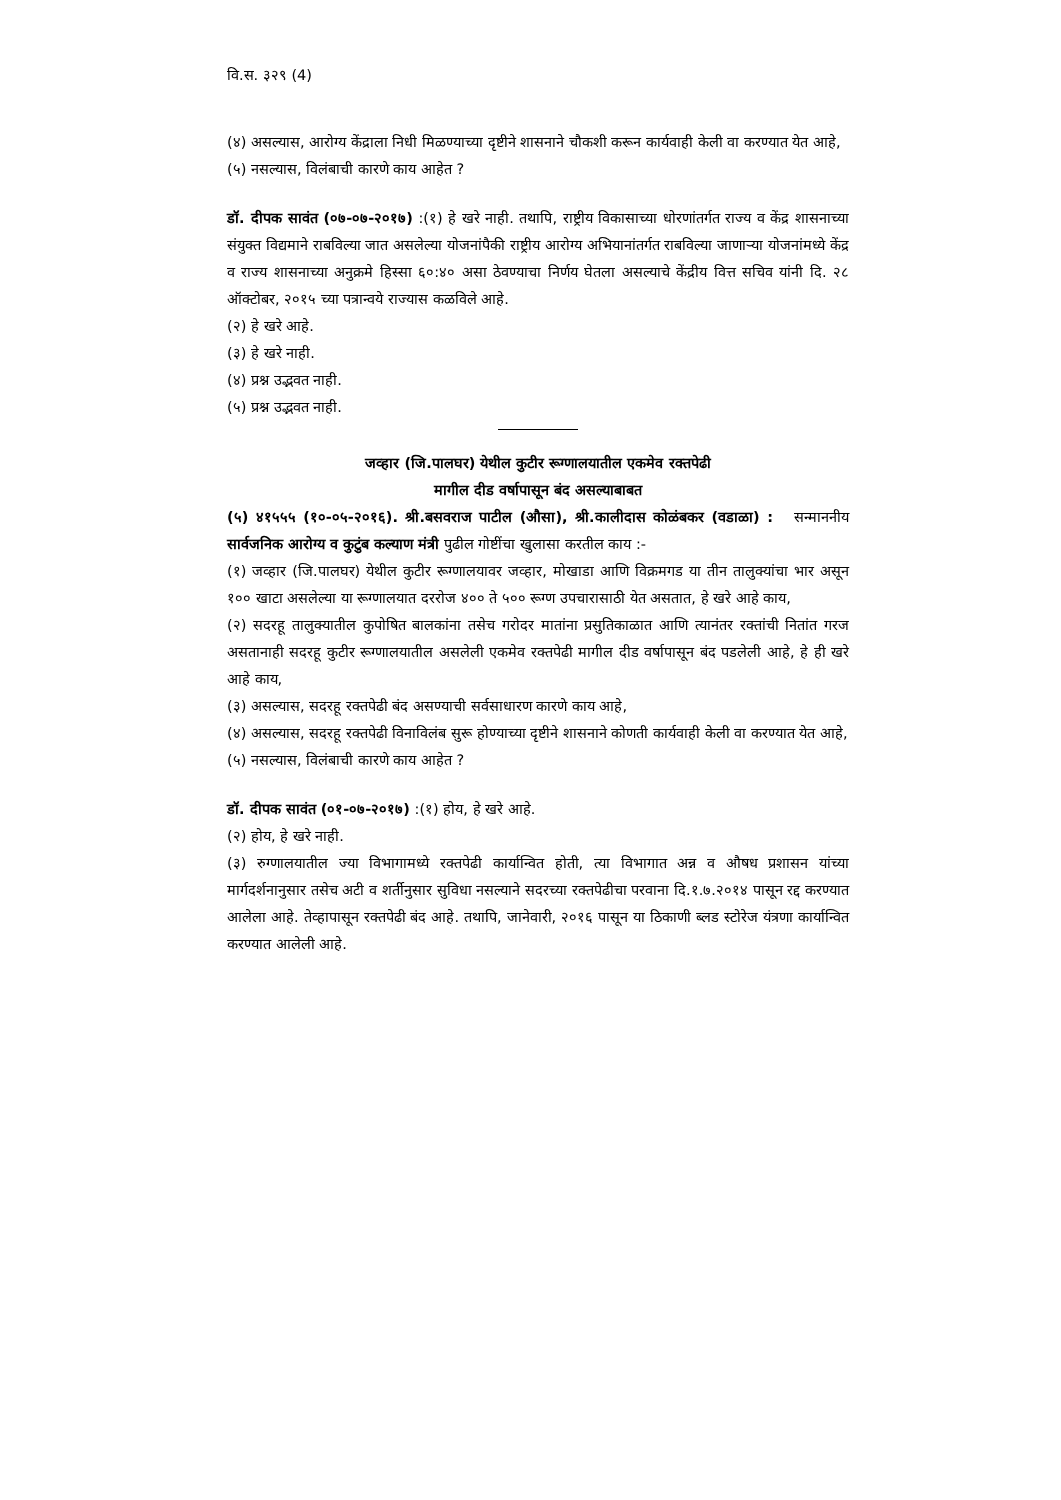वि.स. ३२९ (4)
(४) असल्यास, आरोग्य केंद्राला निधी मिळण्याच्या दृष्टीने शासनाने चौकशी करून कार्यवाही केली वा करण्यात येत आहे,
(५) नसल्यास, विलंबाची कारणे काय आहेत ?
डॉ. दीपक सावंत (०७-०७-२०१७) :(१) हे खरे नाही. तथापि, राष्ट्रीय विकासाच्या धोरणांतर्गत राज्य व केंद्र शासनाच्या संयुक्त विद्यमाने राबविल्या जात असलेल्या योजनांपैकी राष्ट्रीय आरोग्य अभियानांतर्गत राबविल्या जाणाऱ्या योजनांमध्ये केंद्र व राज्य शासनाच्या अनुक्रमे हिस्सा ६०:४० असा ठेवण्याचा निर्णय घेतला असल्याचे केंद्रीय वित्त सचिव यांनी दि. २८ ऑक्टोबर, २०१५ च्या पत्रान्वये राज्यास कळविले आहे.
(२) हे खरे आहे.
(३) हे खरे नाही.
(४) प्रश्न उद्भवत नाही.
(५) प्रश्न उद्भवत नाही.
जव्हार (जि.पालघर) येथील कुटीर रूग्णालयातील एकमेव रक्तपेढी
मागील दीड वर्षापासून बंद असल्याबाबत
(५) ४१५५५ (१०-०५-२०१६). श्री.बसवराज पाटील (औसा), श्री.कालीदास कोळंबकर (वडाळा) : सन्माननीय सार्वजनिक आरोग्य व कुटुंब कल्याण मंत्री पुढील गोष्टींचा खुलासा करतील काय :-
(१) जव्हार (जि.पालघर) येथील कुटीर रूग्णालयावर जव्हार, मोखाडा आणि विक्रमगड या तीन तालुक्यांचा भार असून १०० खाटा असलेल्या या रूग्णालयात दररोज ४०० ते ५०० रूग्ण उपचारासाठी येत असतात, हे खरे आहे काय,
(२) सदरहू तालुक्यातील कुपोषित बालकांना तसेच गरोदर मातांना प्रसुतिकाळात आणि त्यानंतर रक्तांची नितांत गरज असतानाही सदरहू कुटीर रूग्णालयातील असलेली एकमेव रक्तपेढी मागील दीड वर्षापासून बंद पडलेली आहे, हे ही खरे आहे काय,
(३) असल्यास, सदरहू रक्तपेढी बंद असण्याची सर्वसाधारण कारणे काय आहे,
(४) असल्यास, सदरहू रक्तपेढी विनाविलंब सुरू होण्याच्या दृष्टीने शासनाने कोणती कार्यवाही केली वा करण्यात येत आहे,
(५) नसल्यास, विलंबाची कारणे काय आहेत ?
डॉ. दीपक सावंत (०१-०७-२०१७) :(१) होय, हे खरे आहे.
(२) होय, हे खरे नाही.
(३) रुग्णालयातील ज्या विभागामध्ये रक्तपेढी कार्यान्वित होती, त्या विभागात अन्न व औषध प्रशासन यांच्या मार्गदर्शनानुसार तसेच अटी व शर्तीनुसार सुविधा नसल्याने सदरच्या रक्तपेढीचा परवाना दि.१.७.२०१४ पासून रद्द करण्यात आलेला आहे. तेव्हापासून रक्तपेढी बंद आहे. तथापि, जानेवारी, २०१६ पासून या ठिकाणी ब्लड स्टोरेज यंत्रणा कार्यान्वित करण्यात आलेली आहे.